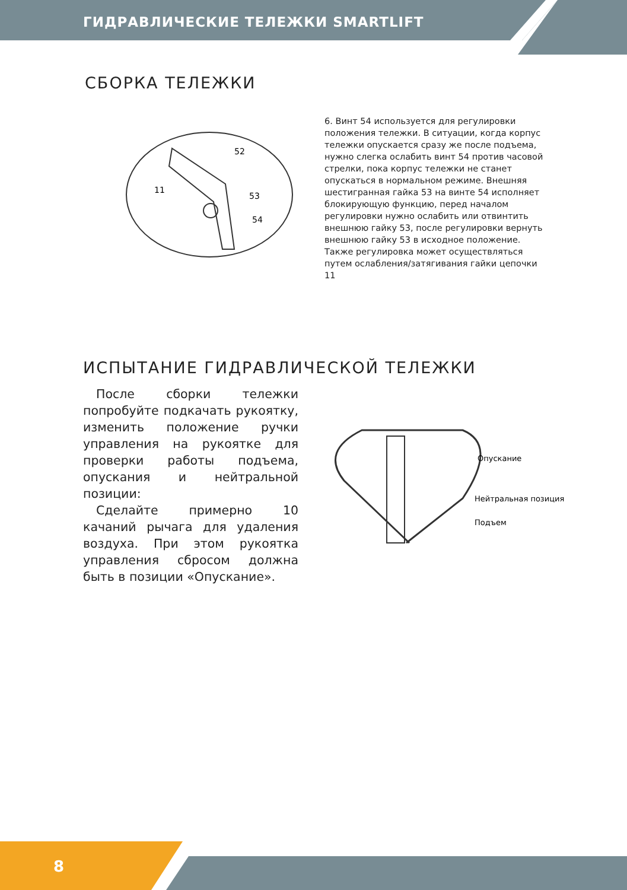ГИДРАВЛИЧЕСКИЕ ТЕЛЕЖКИ SMARTLIFT
СБОРКА ТЕЛЕЖКИ
52
11
53
54
6. Винт 54 используется для регулировки положения тележки. В ситуации, когда корпус тележки опускается сразу же после подъема, нужно слегка ослабить винт 54 против часовой стрелки, пока корпус тележки не станет опускаться в нормальном режиме. Внешняя шестигранная гайка 53 на винте 54 исполняет блокирующую функцию, перед началом регулировки нужно ослабить или отвинтить внешнюю гайку 53, после регулировки вернуть внешнюю гайку 53 в исходное положение. Также регулировка может осуществляться путем ослабления/затягивания гайки цепочки 11
ИСПЫТАНИЕ ГИДРАВЛИЧЕСКОЙ ТЕЛЕЖКИ
После сборки тележки попробуйте подкачать рукоятку, изменить положение ручки управления на рукоятке для проверки работы подъема, опускания и нейтральной позиции:
Сделайте примерно 10 качаний рычага для удаления воздуха. При этом рукоятка управления сбросом должна быть в позиции «Опускание».
Опускание
Нейтральная позиция
Подъем
8